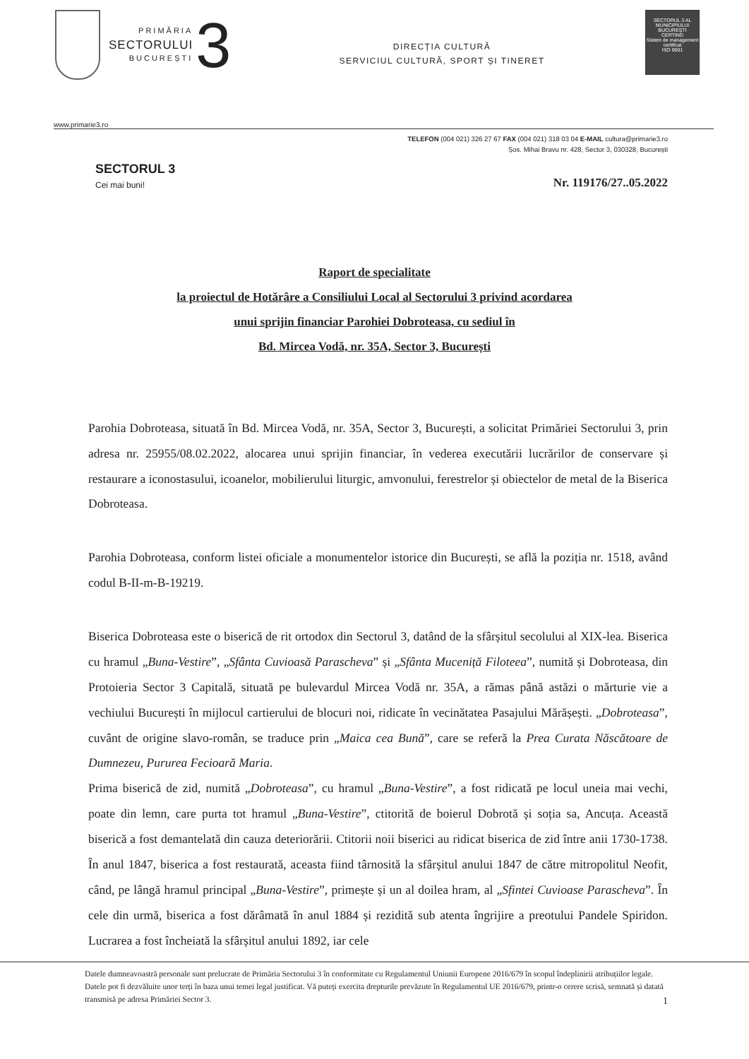PRIMĂRIA
SECTORULUI
BUCUREȘTI
3
DIRECȚIA CULTURĂ
SERVICIUL CULTURĂ, SPORT ȘI TINERET
SECTORUL 3 AL MUNICIPIULUI BUCUREȘTI
CERTIND
Sistem de management certificat
ISO 9001
www.primarie3.ro
TELEFON (004 021) 326 27 67 FAX (004 021) 318 03 04 E-MAIL cultura@primarie3.ro
Șos. Mihai Bravu nr. 428, Sector 3, 030328, București
SECTORUL 3
Cei mai buni!
Nr. 119176/27..05.2022
Raport de specialitate
la proiectul de Hotărâre a Consiliului Local al Sectorului 3 privind acordarea
unui sprijin financiar Parohiei Dobroteasa, cu sediul în
Bd. Mircea Vodă, nr. 35A, Sector 3, București
Parohia Dobroteasa, situată în Bd. Mircea Vodă, nr. 35A, Sector 3, București, a solicitat Primăriei Sectorului 3, prin adresa nr. 25955/08.02.2022, alocarea unui sprijin financiar, în vederea executării lucrărilor de conservare și restaurare a iconostasului, icoanelor, mobilierului liturgic, amvonului, ferestrelor și obiectelor de metal de la Biserica Dobroteasa.
Parohia Dobroteasa, conform listei oficiale a monumentelor istorice din București, se află la poziția nr. 1518, având codul B-II-m-B-19219.
Biserica Dobroteasa este o biserică de rit ortodox din Sectorul 3, datând de la sfârșitul secolului al XIX-lea. Biserica cu hramul „Buna-Vestire”, „Sfânta Cuvioasă Parascheva” și „Sfânta Muceniță Filoteea”, numită și Dobroteasa, din Protoieria Sector 3 Capitală, situată pe bulevardul Mircea Vodă nr. 35A, a rămas până astăzi o mărturie vie a vechiului București în mijlocul cartierului de blocuri noi, ridicate în vecinătatea Pasajului Mărășești. „Dobroteasa”, cuvânt de origine slavo-român, se traduce prin „Maica cea Bună”, care se referă la Prea Curata Născătoare de Dumnezeu, Pururea Fecioară Maria.
Prima biserică de zid, numită „Dobroteasa”, cu hramul „Buna-Vestire”, a fost ridicată pe locul uneia mai vechi, poate din lemn, care purta tot hramul „Buna-Vestire”, ctitorită de boierul Dobrotă și soția sa, Ancuța. Această biserică a fost demantelată din cauza deteriorării. Ctitorii noii biserici au ridicat biserica de zid între anii 1730-1738. În anul 1847, biserica a fost restaurată, aceasta fiind târnosită la sfârșitul anului 1847 de către mitropolitul Neofit, când, pe lângă hramul principal „Buna-Vestire”, primește și un al doilea hram, al „Sfintei Cuvioase Parascheva”. În cele din urmă, biserica a fost dărâmată în anul 1884 și rezidită sub atenta îngrijire a preotului Pandele Spiridon. Lucrarea a fost încheiată la sfârșitul anului 1892, iar cele
Datele dumneavoastră personale sunt prelucrate de Primăria Sectorului 3 în conformitate cu Regulamentul Uniunii Europene 2016/679 în scopul îndeplinirii atribuțiilor legale. Datele pot fi dezvăluite unor terți în baza unui temei legal justificat. Vă puteți exercita drepturile prevăzute în Regulamentul UE 2016/679, printr-o cerere scrisă, semnată și datată transmisă pe adresa Primăriei Sector 3. 1